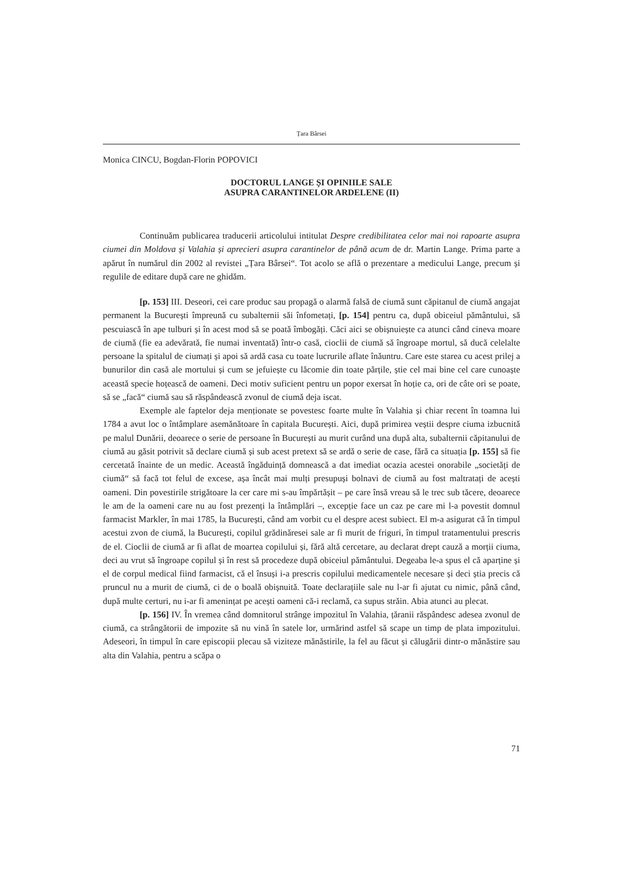Țara Bârsei
Monica CINCU, Bogdan-Florin POPOVICI
DOCTORUL LANGE ȘI OPINIILE SALE
ASUPRA CARANTINELOR ARDELENE (II)
Continuăm publicarea traducerii articolului intitulat Despre credibilitatea celor mai noi rapoarte asupra ciumei din Moldova și Valahia și aprecieri asupra carantinelor de până acum de dr. Martin Lange. Prima parte a apărut în numărul din 2002 al revistei „Țara Bârsei“. Tot acolo se află o prezentare a medicului Lange, precum și regulile de editare după care ne ghidăm.
[p. 153] III. Deseori, cei care produc sau propagă o alarmă falsă de ciumă sunt căpitanul de ciumă angajat permanent la București împreună cu subalternii săi înfometați, [p. 154] pentru ca, după obiceiul pământului, să pescuiască în ape tulburi și în acest mod să se poată îmbogăți. Căci aici se obișnuiește ca atunci când cineva moare de ciumă (fie ea adevărată, fie numai inventată) într-o casă, cioclii de ciumă să îngroape mortul, să ducă celelalte persoane la spitalul de ciumați și apoi să ardă casa cu toate lucrurile aflate înăuntru. Care este starea cu acest prilej a bunurilor din casă ale mortului și cum se jefuiește cu lăcomie din toate părțile, știe cel mai bine cel care cunoaște această specie hoțească de oameni. Deci motiv suficient pentru un popor exersat în hoție ca, ori de câte ori se poate, să se „facă“ ciumă sau să răspândească zvonul de ciumă deja iscat.
Exemple ale faptelor deja menționate se povestesc foarte multe în Valahia și chiar recent în toamna lui 1784 a avut loc o întâmplare asemănătoare în capitala București. Aici, după primirea veștii despre ciuma izbucnită pe malul Dunării, deoarece o serie de persoane în București au murit curând una după alta, subalternii căpitanului de ciumă au găsit potrivit să declare ciumă și sub acest pretext să se ardă o serie de case, fără ca situația [p. 155] să fie cercetată înainte de un medic. Această îngăduință domnească a dat imediat ocazia acestei onorabile „societăți de ciumă“ să facă tot felul de excese, așa încât mai mulți presupuși bolnavi de ciumă au fost maltratați de acești oameni. Din povestirile strigătoare la cer care mi s-au împărtășit – pe care însă vreau să le trec sub tăcere, deoarece le am de la oameni care nu au fost prezenți la întâmplări –, excepție face un caz pe care mi l-a povestit domnul farmacist Markler, în mai 1785, la București, când am vorbit cu el despre acest subiect. El m-a asigurat că în timpul acestui zvon de ciumă, la București, copilul grădinăresei sale ar fi murit de friguri, în timpul tratamentului prescris de el. Cioclii de ciumă ar fi aflat de moartea copilului și, fără altă cercetare, au declarat drept cauză a morții ciuma, deci au vrut să îngroape copilul și în rest să procedeze după obiceiul pământului. Degeaba le-a spus el că aparține și el de corpul medical fiind farmacist, că el însuși i-a prescris copilului medicamentele necesare și deci știa precis că pruncul nu a murit de ciumă, ci de o boală obișnuită. Toate declarațiile sale nu l-ar fi ajutat cu nimic, până când, după multe certuri, nu i-ar fi amenințat pe acești oameni că-i reclamă, ca supus străin. Abia atunci au plecat.
[p. 156] IV. În vremea când domnitorul strânge impozitul în Valahia, țăranii răspândesc adesea zvonul de ciumă, ca strângătorii de impozite să nu vină în satele lor, urmărind astfel să scape un timp de plata impozitului. Adeseori, în timpul în care episcopii plecau să viziteze mănăstirile, la fel au făcut și călugării dintr-o mănăstire sau alta din Valahia, pentru a scăpa o
71